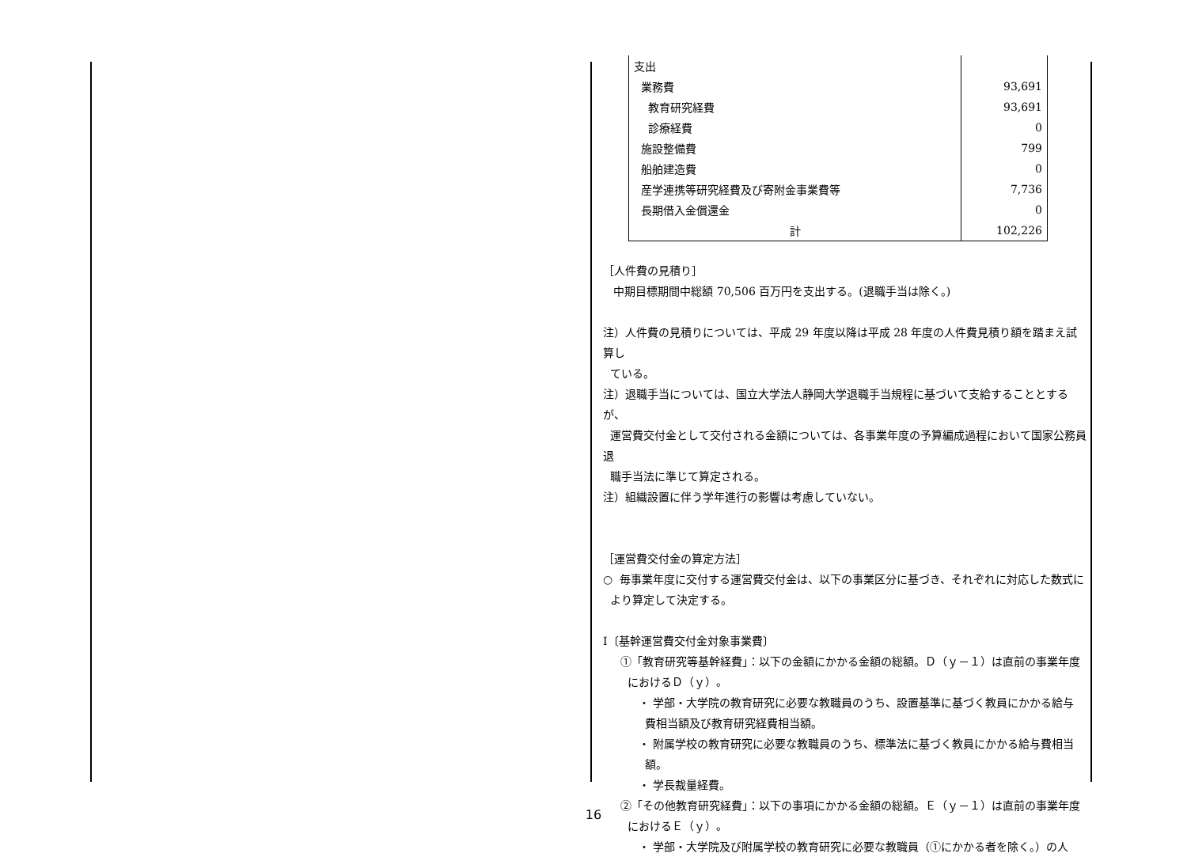| 支出 | |
| 業務費 | 93,691 |
| 教育研究経費 | 93,691 |
| 診療経費 | 0 |
| 施設整備費 | 799 |
| 船舶建造費 | 0 |
| 産学連携等研究経費及び寄附金事業費等 | 7,736 |
| 長期借入金償還金 | 0 |
| 計 | 102,226 |
［人件費の見積り］
中期目標期間中総額 70,506 百万円を支出する。(退職手当は除く。)
注）人件費の見積りについては、平成 29 年度以降は平成 28 年度の人件費見積り額を踏まえ試算し
ている。
注）退職手当については、国立大学法人静岡大学退職手当規程に基づいて支給することとするが、
運営費交付金として交付される金額については、各事業年度の予算編成過程において国家公務員退
職手当法に準じて算定される。
注）組織設置に伴う学年進行の影響は考慮していない。
［運営費交付金の算定方法］
○ 毎事業年度に交付する運営費交付金は、以下の事業区分に基づき、それぞれに対応した数式に
より算定して決定する。
Ⅰ〔基幹運営費交付金対象事業費〕
①「教育研究等基幹経費」：以下の金額にかかる金額の総額。Ｄ（ｙ－１）は直前の事業年度
におけるＤ（ｙ）。
・ 学部・大学院の教育研究に必要な教職員のうち、設置基準に基づく教員にかかる給与
費相当額及び教育研究経費相当額。
・ 附属学校の教育研究に必要な教職員のうち、標準法に基づく教員にかかる給与費相当
額。
・ 学長裁量経費。
②「その他教育研究経費」：以下の事項にかかる金額の総額。Ｅ（ｙ－１）は直前の事業年度
におけるＥ（ｙ）。
・ 学部・大学院及び附属学校の教育研究に必要な教職員（①にかかる者を除く。）の人
16